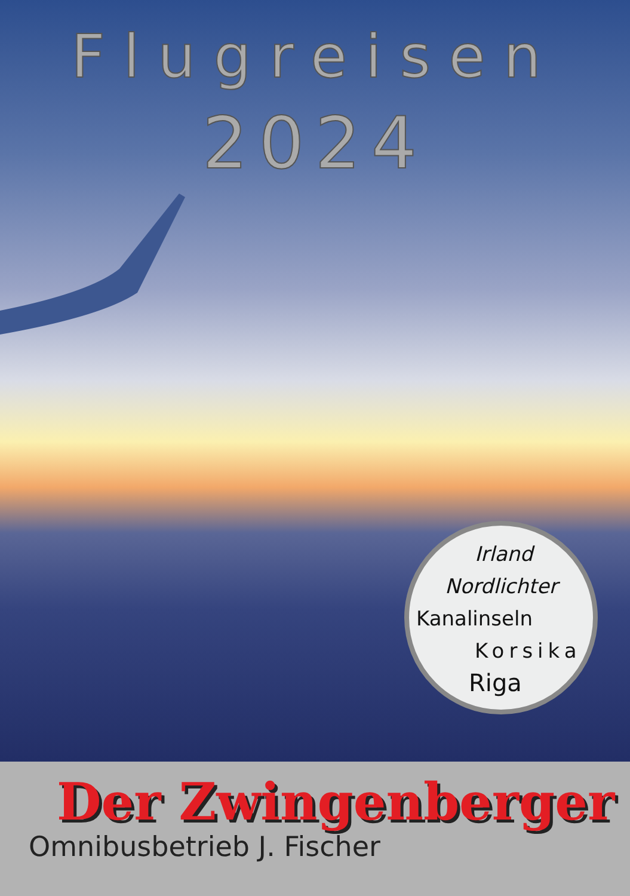Flugreisen
2024
Irland
Nordlichter
Kanalinseln
Korsika
Riga
Der Zwingenberger
Omnibusbetrieb J. Fischer